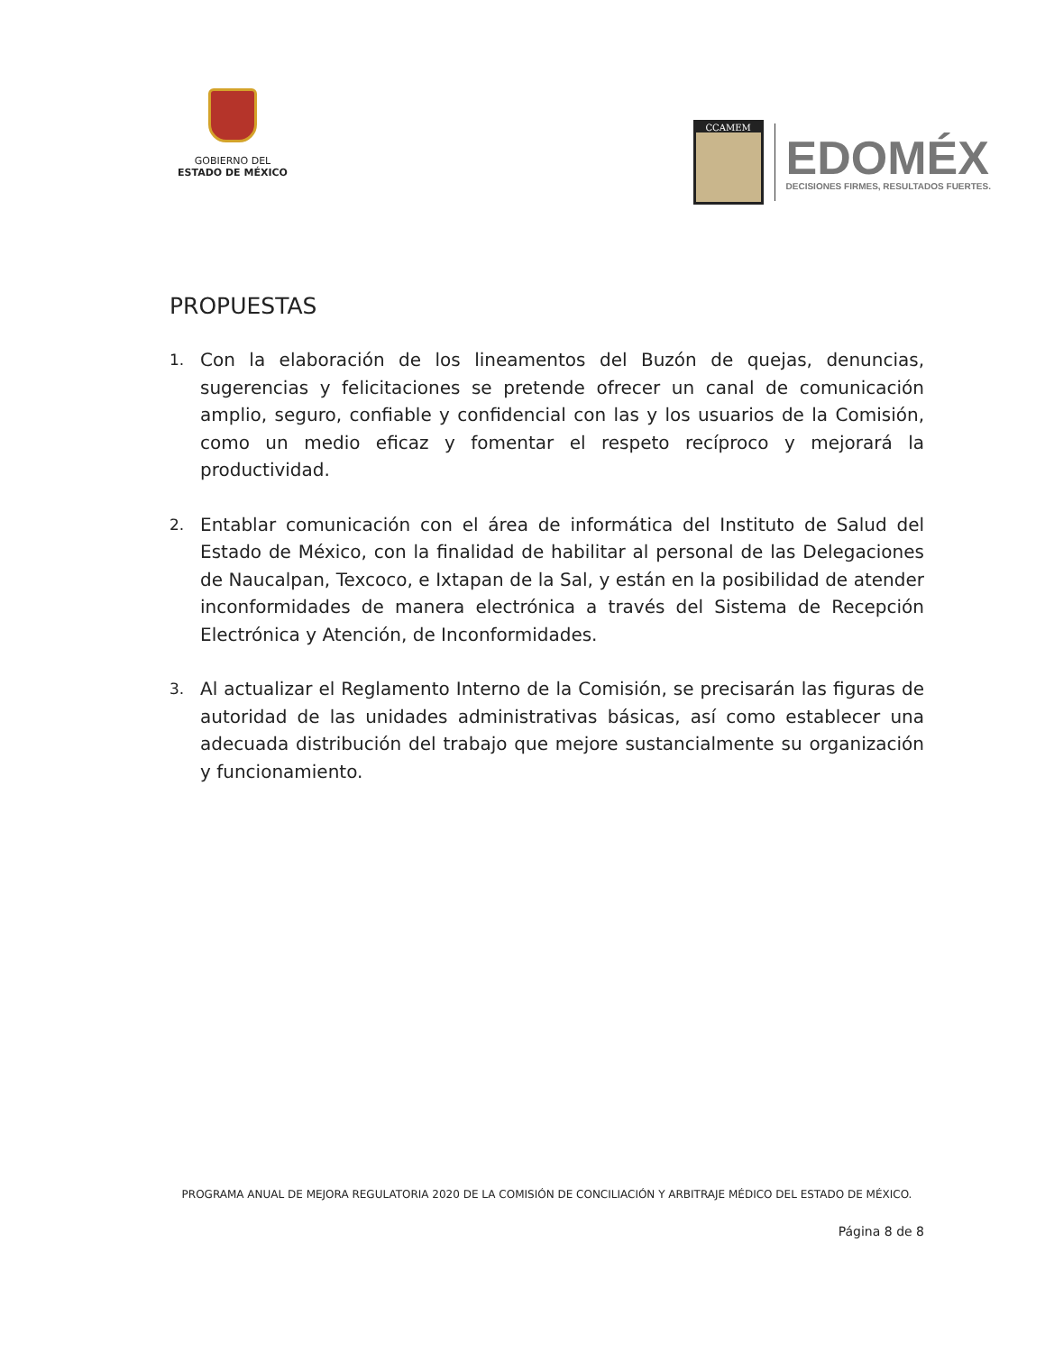GOBIERNO DEL
ESTADO DE MÉXICO
CCAMEM
EDOMÉX
DECISIONES FIRMES, RESULTADOS FUERTES.
PROPUESTAS
1. Con la elaboración de los lineamentos del Buzón de quejas, denuncias, sugerencias y felicitaciones se pretende ofrecer un canal de comunicación amplio, seguro, confiable y confidencial con las y los usuarios de la Comisión, como un medio eficaz y fomentar el respeto recíproco y mejorará la productividad.
2. Entablar comunicación con el área de informática del Instituto de Salud del Estado de México, con la finalidad de habilitar al personal de las Delegaciones de Naucalpan, Texcoco, e Ixtapan de la Sal, y están en la posibilidad de atender inconformidades de manera electrónica a través del Sistema de Recepción Electrónica y Atención, de Inconformidades.
3. Al actualizar el Reglamento Interno de la Comisión, se precisarán las figuras de autoridad de las unidades administrativas básicas, así como establecer una adecuada distribución del trabajo que mejore sustancialmente su organización y funcionamiento.
PROGRAMA ANUAL DE MEJORA REGULATORIA 2020 DE LA COMISIÓN DE CONCILIACIÓN Y ARBITRAJE MÉDICO DEL ESTADO DE MÉXICO.
Página 8 de 8